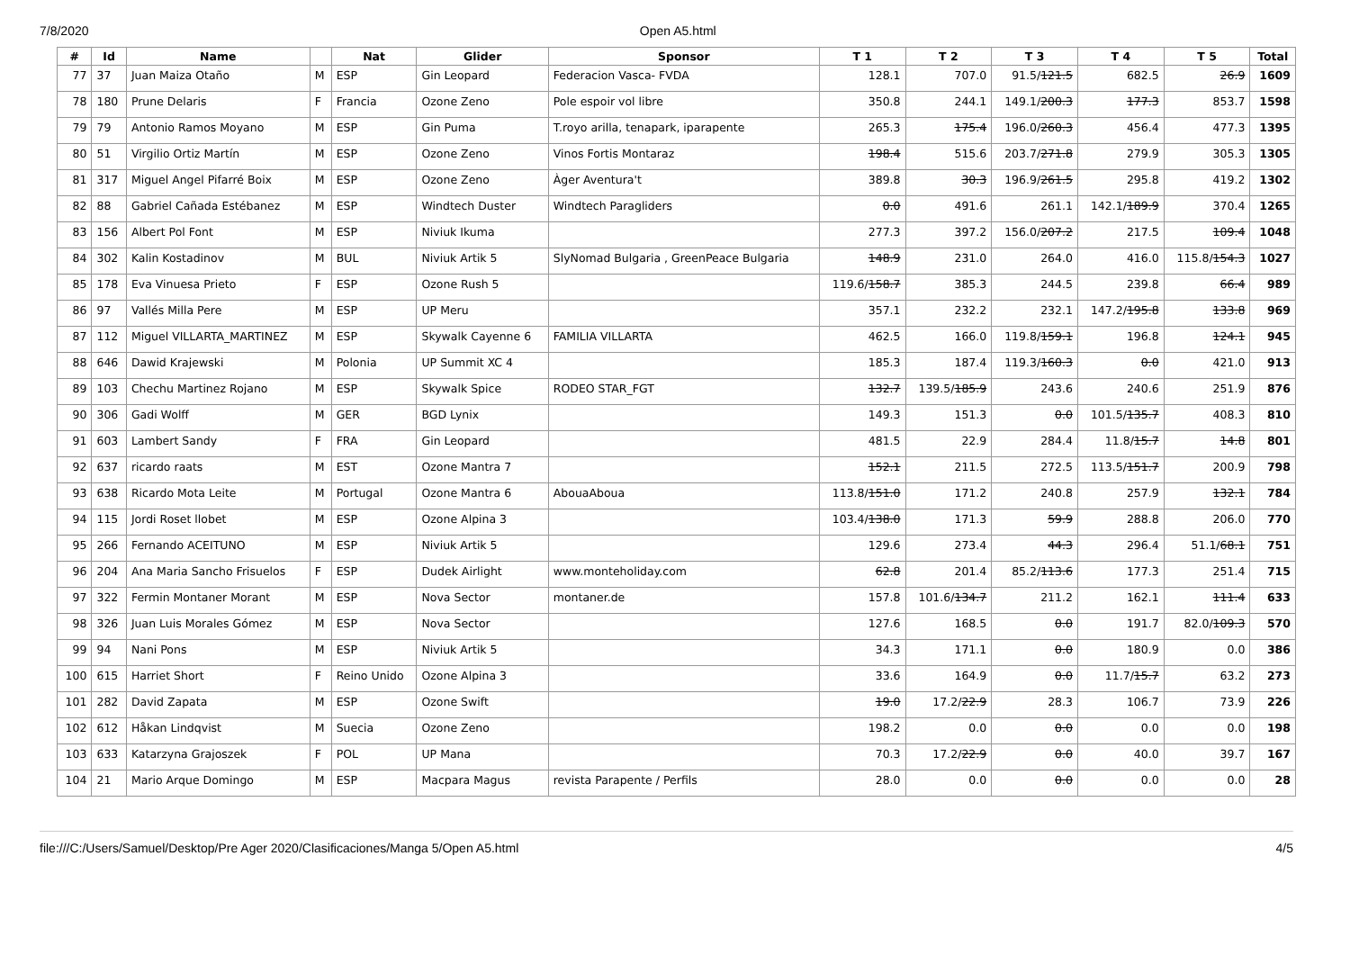7/8/2020 Open A5.html
| # | Id | Name | | Nat | Glider | Sponsor | T 1 | T 2 | T 3 | T 4 | T 5 | Total |
| --- | --- | --- | --- | --- | --- | --- | --- | --- | --- | --- | --- | --- |
| 77 | 37 | Juan Maiza Otaño | M | ESP | Gin Leopard | Federacion Vasca- FVDA | 128.1 | 707.0 | 91.5/ 121.5 | 682.5 | 26.9 | 1609 |
| 78 | 180 | Prune Delaris | F | Francia | Ozone Zeno | Pole espoir vol libre | 350.8 | 244.1 | 149.1/ 200.3 | 177.3 | 853.7 | 1598 |
| 79 | 79 | Antonio Ramos Moyano | M | ESP | Gin Puma | T.royo arilla, tenapark, iparapente | 265.3 | 175.4 | 196.0/ 260.3 | 456.4 | 477.3 | 1395 |
| 80 | 51 | Virgilio Ortiz Martín | M | ESP | Ozone Zeno | Vinos Fortis Montaraz | 198.4 | 515.6 | 203.7/ 271.8 | 279.9 | 305.3 | 1305 |
| 81 | 317 | Miguel Angel Pifarré Boix | M | ESP | Ozone Zeno | Àger Aventura't | 389.8 | 30.3 | 196.9/ 261.5 | 295.8 | 419.2 | 1302 |
| 82 | 88 | Gabriel Cañada Estébanez | M | ESP | Windtech Duster | Windtech Paragliders | 0.0 | 491.6 | 261.1 | 142.1/ 189.9 | 370.4 | 1265 |
| 83 | 156 | Albert Pol Font | M | ESP | Niviuk Ikuma | | 277.3 | 397.2 | 156.0/ 207.2 | 217.5 | 109.4 | 1048 |
| 84 | 302 | Kalin Kostadinov | M | BUL | Niviuk Artik 5 | SlyNomad Bulgaria , GreenPeace Bulgaria | 148.9 | 231.0 | 264.0 | 416.0 | 115.8/ 154.3 | 1027 |
| 85 | 178 | Eva Vinuesa Prieto | F | ESP | Ozone Rush 5 | | 119.6/ 158.7 | 385.3 | 244.5 | 239.8 | 66.4 | 989 |
| 86 | 97 | Vallés Milla Pere | M | ESP | UP Meru | | 357.1 | 232.2 | 232.1 | 147.2/ 195.8 | 133.8 | 969 |
| 87 | 112 | Miguel VILLARTA_MARTINEZ | M | ESP | Skywalk Cayenne 6 | FAMILIA VILLARTA | 462.5 | 166.0 | 119.8/ 159.1 | 196.8 | 124.1 | 945 |
| 88 | 646 | Dawid Krajewski | M | Polonia | UP Summit XC 4 | | 185.3 | 187.4 | 119.3/ 160.3 | 0.0 | 421.0 | 913 |
| 89 | 103 | Chechu Martinez Rojano | M | ESP | Skywalk Spice | RODEO STAR_FGT | 132.7 | 139.5/ 185.9 | 243.6 | 240.6 | 251.9 | 876 |
| 90 | 306 | Gadi Wolff | M | GER | BGD Lynix | | 149.3 | 151.3 | 0.0 | 101.5/ 135.7 | 408.3 | 810 |
| 91 | 603 | Lambert Sandy | F | FRA | Gin Leopard | | 481.5 | 22.9 | 284.4 | 11.8/ 15.7 | 14.8 | 801 |
| 92 | 637 | ricardo raats | M | EST | Ozone Mantra 7 | | 152.1 | 211.5 | 272.5 | 113.5/ 151.7 | 200.9 | 798 |
| 93 | 638 | Ricardo Mota Leite | M | Portugal | Ozone Mantra 6 | AbouaAboua | 113.8/ 151.0 | 171.2 | 240.8 | 257.9 | 132.1 | 784 |
| 94 | 115 | Jordi Roset llobet | M | ESP | Ozone Alpina 3 | | 103.4/ 138.0 | 171.3 | 59.9 | 288.8 | 206.0 | 770 |
| 95 | 266 | Fernando ACEITUNO | M | ESP | Niviuk Artik 5 | | 129.6 | 273.4 | 44.3 | 296.4 | 51.1/ 68.1 | 751 |
| 96 | 204 | Ana Maria Sancho Frisuelos | F | ESP | Dudek Airlight | www.monteholiday.com | 62.8 | 201.4 | 85.2/ 113.6 | 177.3 | 251.4 | 715 |
| 97 | 322 | Fermin Montaner Morant | M | ESP | Nova Sector | montaner.de | 157.8 | 101.6/ 134.7 | 211.2 | 162.1 | 111.4 | 633 |
| 98 | 326 | Juan Luis Morales Gómez | M | ESP | Nova Sector | | 127.6 | 168.5 | 0.0 | 191.7 | 82.0/ 109.3 | 570 |
| 99 | 94 | Nani Pons | M | ESP | Niviuk Artik 5 | | 34.3 | 171.1 | 0.0 | 180.9 | 0.0 | 386 |
| 100 | 615 | Harriet Short | F | Reino Unido | Ozone Alpina 3 | | 33.6 | 164.9 | 0.0 | 11.7/ 15.7 | 63.2 | 273 |
| 101 | 282 | David Zapata | M | ESP | Ozone Swift | | 19.0 | 17.2/ 22.9 | 28.3 | 106.7 | 73.9 | 226 |
| 102 | 612 | Håkan Lindqvist | M | Suecia | Ozone Zeno | | 198.2 | 0.0 | 0.0 | 0.0 | 0.0 | 198 |
| 103 | 633 | Katarzyna Grajoszek | F | POL | UP Mana | | 70.3 | 17.2/ 22.9 | 0.0 | 40.0 | 39.7 | 167 |
| 104 | 21 | Mario Arque Domingo | M | ESP | Macpara Magus | revista Parapente / Perfils | 28.0 | 0.0 | 0.0 | 0.0 | 0.0 | 28 |
file:///C:/Users/Samuel/Desktop/Pre Ager 2020/Clasificaciones/Manga 5/Open A5.html 4/5